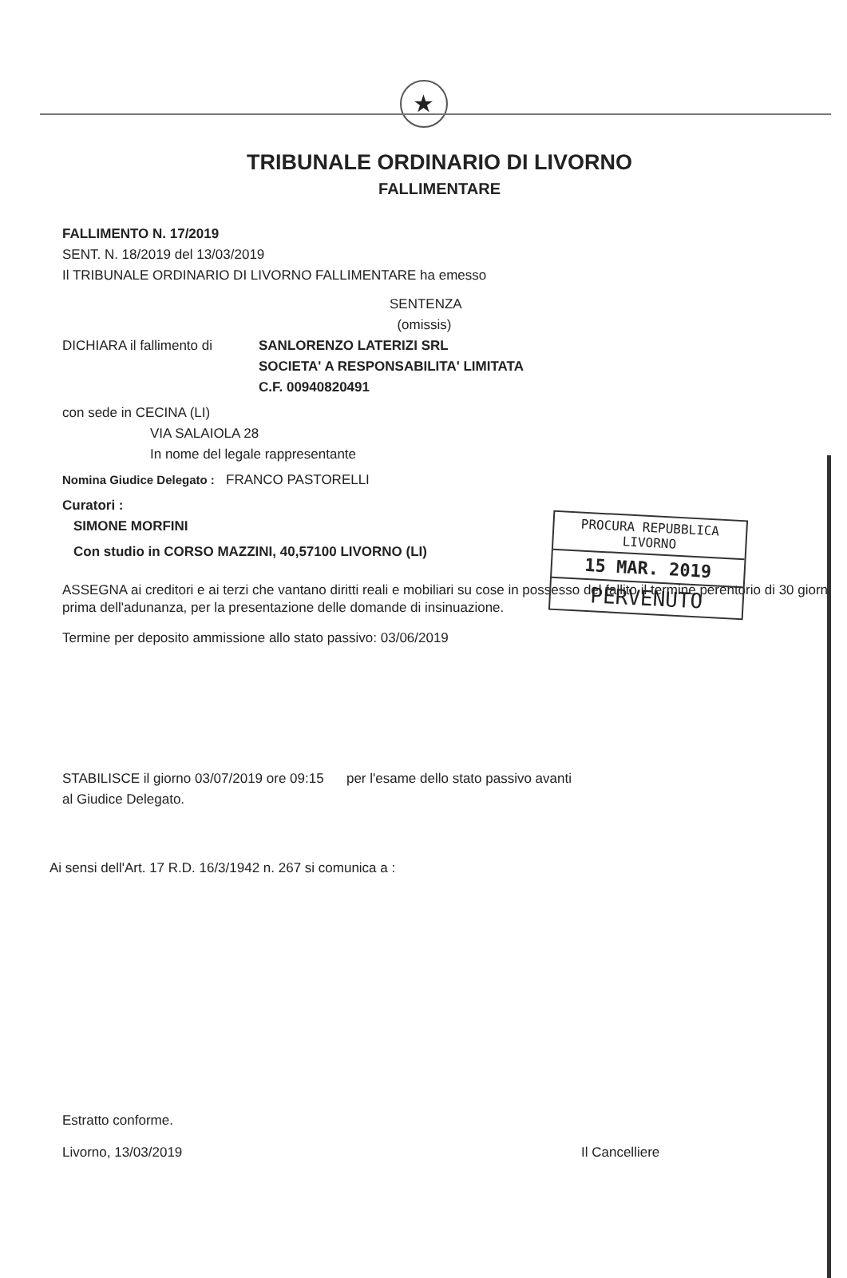★
TRIBUNALE ORDINARIO DI LIVORNO
FALLIMENTARE
FALLIMENTO N. 17/2019
SENT. N. 18/2019 del 13/03/2019
Il TRIBUNALE ORDINARIO DI LIVORNO FALLIMENTARE ha emesso
SENTENZA
(omissis)
DICHIARA il fallimento di SANLORENZO LATERIZI SRL
SOCIETA' A RESPONSABILITA' LIMITATA
C.F. 00940820491
con sede in CECINA (LI)
VIA SALAIOLA 28
In nome del legale rappresentante
Nomina Giudice Delegato : FRANCO PASTORELLI
Curatori :
SIMONE MORFINI
Con studio in CORSO MAZZINI, 40,57100 LIVORNO (LI)
ASSEGNA ai creditori e ai terzi che vantano diritti reali e mobiliari su cose in possesso del fallito il termine perentorio di 30 giorni prima dell'adunanza, per la presentazione delle domande di insinuazione.
Termine per deposito ammissione allo stato passivo: 03/06/2019
STABILISCE il giorno 03/07/2019 ore 09:15 per l'esame dello stato passivo avanti
al Giudice Delegato.
Ai sensi dell'Art. 17 R.D. 16/3/1942 n. 267 si comunica a :
Estratto conforme.
Livorno, 13/03/2019 Il Cancelliere
PROCURA REPUBBLICA
LIVORNO
15 MAR. 2019
PERVENUTO